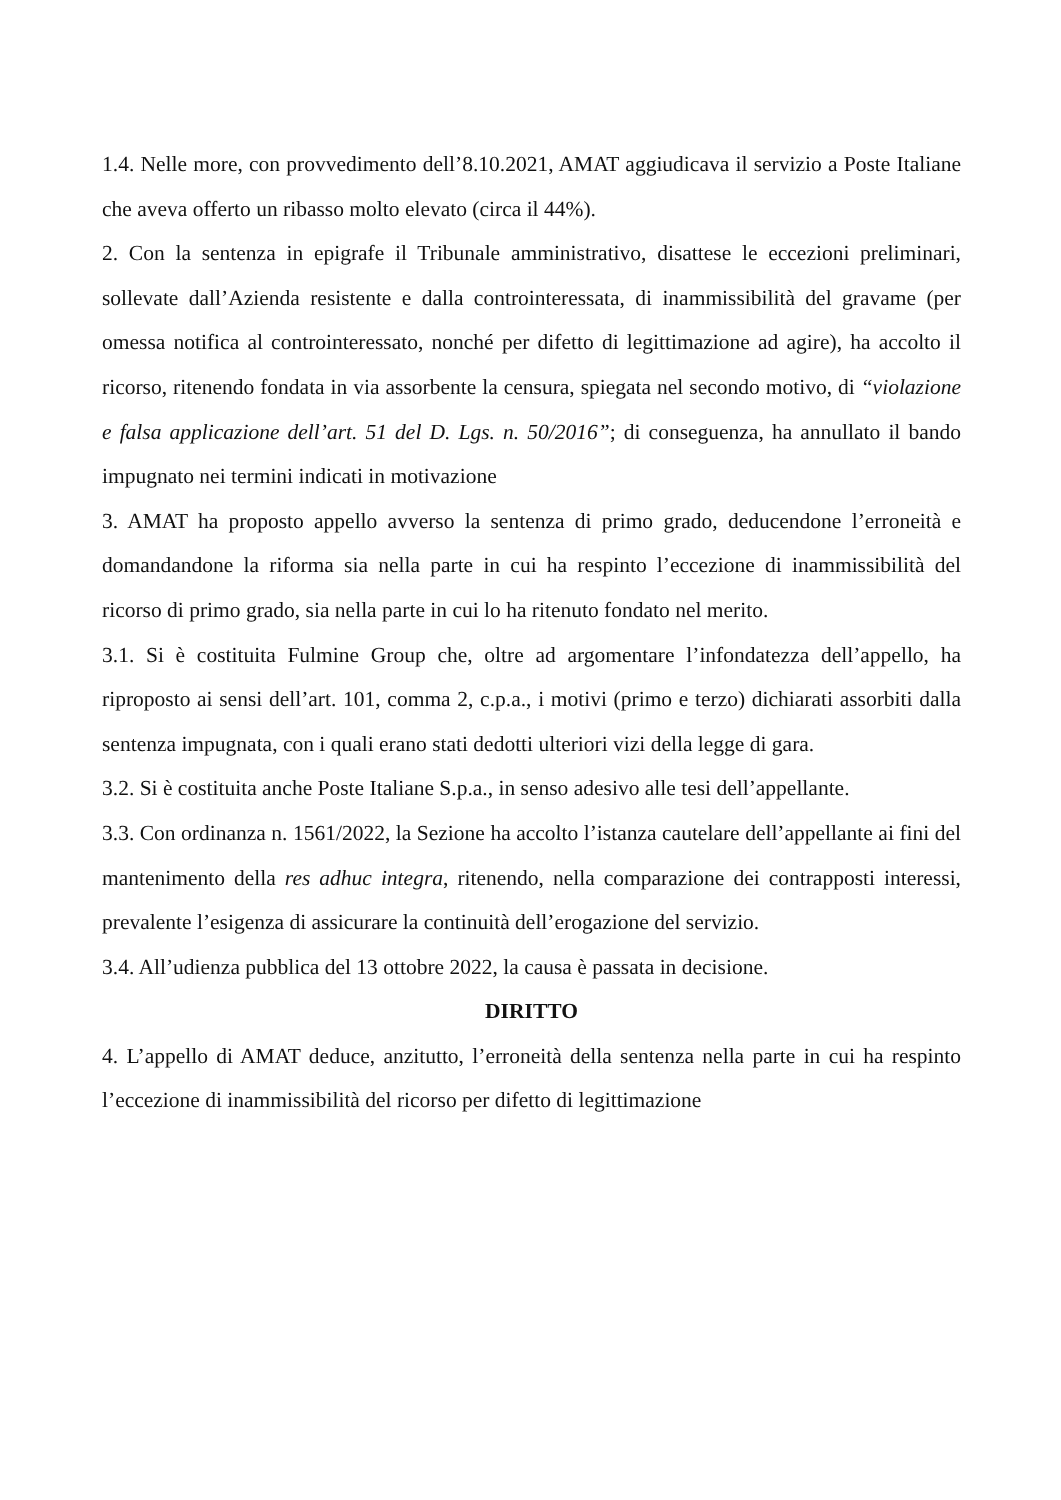1.4. Nelle more, con provvedimento dell’8.10.2021, AMAT aggiudicava il servizio a Poste Italiane che aveva offerto un ribasso molto elevato (circa il 44%).
2. Con la sentenza in epigrafe il Tribunale amministrativo, disattese le eccezioni preliminari, sollevate dall’Azienda resistente e dalla controinteressata, di inammissibilità del gravame (per omessa notifica al controinteressato, nonché per difetto di legittimazione ad agire), ha accolto il ricorso, ritenendo fondata in via assorbente la censura, spiegata nel secondo motivo, di “violazione e falsa applicazione dell’art. 51 del D. Lgs. n. 50/2016”; di conseguenza, ha annullato il bando impugnato nei termini indicati in motivazione
3. AMAT ha proposto appello avverso la sentenza di primo grado, deducendone l’erroneità e domandandone la riforma sia nella parte in cui ha respinto l’eccezione di inammissibilità del ricorso di primo grado, sia nella parte in cui lo ha ritenuto fondato nel merito.
3.1. Si è costituita Fulmine Group che, oltre ad argomentare l’infondatezza dell’appello, ha riproposto ai sensi dell’art. 101, comma 2, c.p.a., i motivi (primo e terzo) dichiarati assorbiti dalla sentenza impugnata, con i quali erano stati dedotti ulteriori vizi della legge di gara.
3.2. Si è costituita anche Poste Italiane S.p.a., in senso adesivo alle tesi dell’appellante.
3.3. Con ordinanza n. 1561/2022, la Sezione ha accolto l’istanza cautelare dell’appellante ai fini del mantenimento della res adhuc integra, ritenendo, nella comparazione dei contrapposti interessi, prevalente l’esigenza di assicurare la continuità dell’erogazione del servizio.
3.4. All’udienza pubblica del 13 ottobre 2022, la causa è passata in decisione.
DIRITTO
4. L’appello di AMAT deduce, anzitutto, l’erroneità della sentenza nella parte in cui ha respinto l’eccezione di inammissibilità del ricorso per difetto di legittimazione